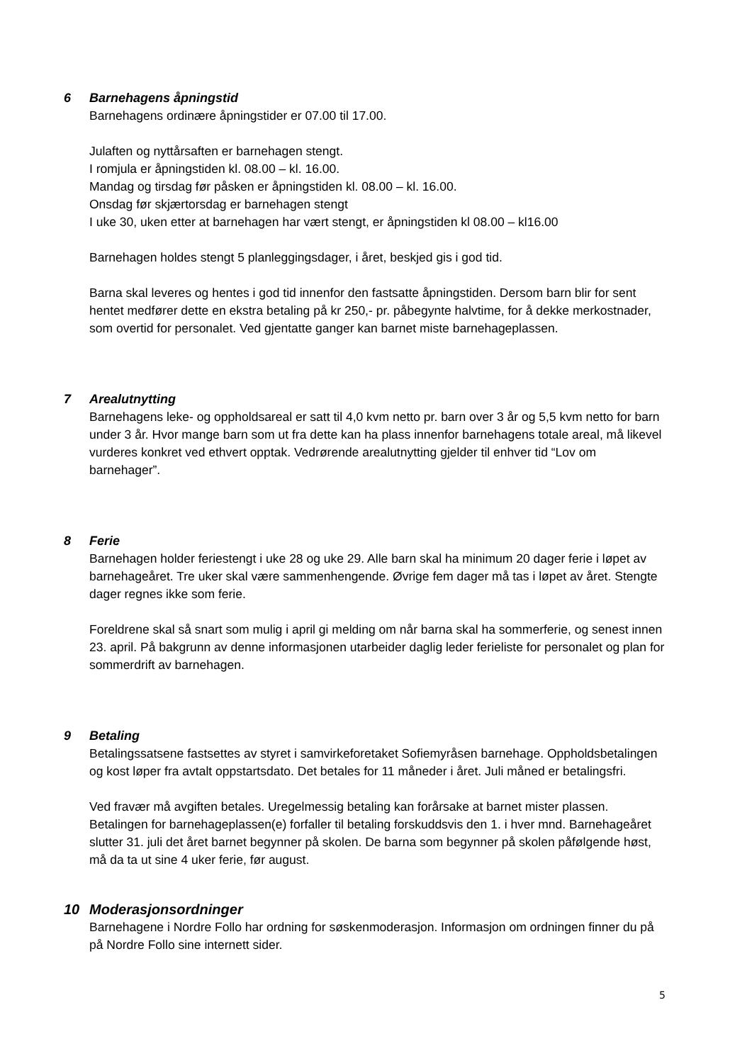6 Barnehagens åpningstid
Barnehagens ordinære åpningstider er 07.00 til 17.00.
Julaften og nyttårsaften er barnehagen stengt.
I romjula er åpningstiden kl. 08.00 – kl. 16.00.
Mandag og tirsdag før påsken er åpningstiden kl. 08.00 – kl. 16.00.
Onsdag før skjærtorsdag er barnehagen stengt
I uke 30, uken etter at barnehagen har vært stengt, er åpningstiden kl 08.00 – kl16.00
Barnehagen holdes stengt 5 planleggingsdager, i året, beskjed gis i god tid.
Barna skal leveres og hentes i god tid innenfor den fastsatte åpningstiden. Dersom barn blir for sent hentet medfører dette en ekstra betaling på kr 250,- pr. påbegynte halvtime, for å dekke merkostnader, som overtid for personalet. Ved gjentatte ganger kan barnet miste barnehageplassen.
7 Arealutnytting
Barnehagens leke- og oppholdsareal er satt til 4,0 kvm netto pr. barn over 3 år og 5,5 kvm netto for barn under 3 år. Hvor mange barn som ut fra dette kan ha plass innenfor barnehagens totale areal, må likevel vurderes konkret ved ethvert opptak. Vedrørende arealutnytting gjelder til enhver tid “Lov om barnehager”.
8 Ferie
Barnehagen holder feriestengt i uke 28 og uke 29. Alle barn skal ha minimum 20 dager ferie i løpet av barnehageåret. Tre uker skal være sammenhengende. Øvrige fem dager må tas i løpet av året. Stengte dager regnes ikke som ferie.
Foreldrene skal så snart som mulig i april gi melding om når barna skal ha sommerferie, og senest innen 23. april. På bakgrunn av denne informasjonen utarbeider daglig leder ferieliste for personalet og plan for sommerdrift av barnehagen.
9 Betaling
Betalingssatsene fastsettes av styret i samvirkeforetaket Sofiemyråsen barnehage. Oppholdsbetalingen og kost løper fra avtalt oppstartsdato. Det betales for 11 måneder i året. Juli måned er betalingsfri.
Ved fravær må avgiften betales. Uregelmessig betaling kan forårsake at barnet mister plassen. Betalingen for barnehageplassen(e) forfaller til betaling forskuddsvis den 1. i hver mnd. Barnehageåret slutter 31. juli det året barnet begynner på skolen. De barna som begynner på skolen påfølgende høst, må da ta ut sine 4 uker ferie, før august.
10 Moderasjonsordninger
Barnehagene i Nordre Follo har ordning for søskenmoderasjon. Informasjon om ordningen finner du på på Nordre Follo sine internett sider.
5